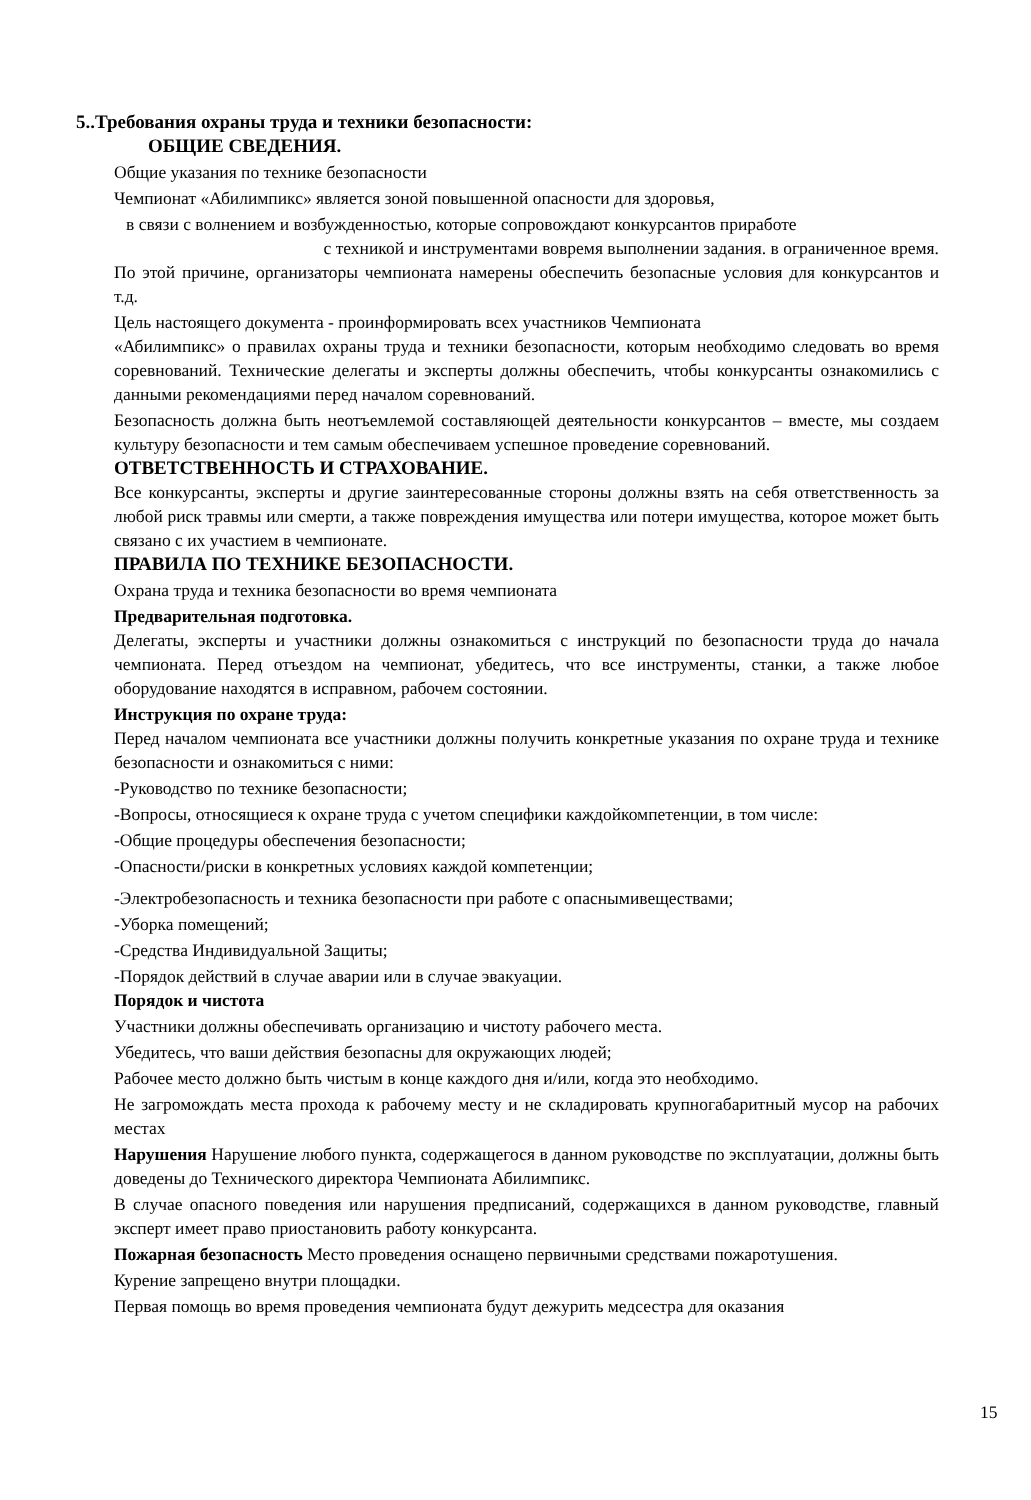5..Требования охраны труда и техники безопасности:
ОБЩИЕ СВЕДЕНИЯ.
Общие указания по технике безопасности
Чемпионат «Абилимпикс» является зоной повышенной опасности для здоровья,
в связи с волнением и возбужденностью, которые сопровождают конкурсантов приработе
с техникой и инструментами вовремя выполнении задания. в ограниченное время.
По этой причине, организаторы чемпионата намерены обеспечить безопасные условия для конкурсантов и т.д.
Цель настоящего документа - проинформировать всех участников Чемпионата
«Абилимпикс» о правилах охраны труда и техники безопасности, которым необходимо следовать во время соревнований. Технические делегаты и эксперты должны обеспечить, чтобы конкурсанты ознакомились с данными рекомендациями перед началом соревнований.
Безопасность должна быть неотъемлемой составляющей деятельности конкурсантов – вместе, мы создаем культуру безопасности и тем самым обеспечиваем успешное проведение соревнований.
ОТВЕТСТВЕННОСТЬ И СТРАХОВАНИЕ.
Все конкурсанты, эксперты и другие заинтересованные стороны должны взять на себя ответственность за любой риск травмы или смерти, а также повреждения имущества или потери имущества, которое может быть связано с их участием в чемпионате.
ПРАВИЛА ПО ТЕХНИКЕ БЕЗОПАСНОСТИ.
Охрана труда и техника безопасности во время чемпионата
Предварительная подготовка.
Делегаты, эксперты и участники должны ознакомиться с инструкций по безопасности труда до начала чемпионата. Перед отъездом на чемпионат, убедитесь, что все инструменты, станки, а также любое оборудование находятся в исправном, рабочем состоянии.
Инструкция по охране труда:
Перед началом чемпионата все участники должны получить конкретные указания по охране труда и технике безопасности и ознакомиться с ними:
-Руководство по технике безопасности;
-Вопросы, относящиеся к охране труда с учетом специфики каждойкомпетенции, в том числе:
-Общие процедуры обеспечения безопасности;
-Опасности/риски в конкретных условиях каждой компетенции;
-Электробезопасность и техника безопасности при работе с опаснымивеществами;
-Уборка помещений;
-Средства Индивидуальной Защиты;
-Порядок действий в случае аварии или в случае эвакуации.
Порядок и чистота
Участники должны обеспечивать организацию и чистоту рабочего места.
Убедитесь, что ваши действия безопасны для окружающих людей;
Рабочее место должно быть чистым в конце каждого дня и/или, когда это необходимо.
Не загромождать места прохода к рабочему месту и не складировать крупногабаритный мусор на рабочих местах
Нарушения Нарушение любого пункта, содержащегося в данном руководстве по эксплуатации, должны быть доведены до Технического директора Чемпионата Абилимпикс.
В случае опасного поведения или нарушения предписаний, содержащихся в данном руководстве, главный эксперт имеет право приостановить работу конкурсанта.
Пожарная безопасность Место проведения оснащено первичными средствами пожаротушения.
Курение запрещено внутри площадки.
Первая помощь во время проведения чемпионата будут дежурить медсестра для оказания
15